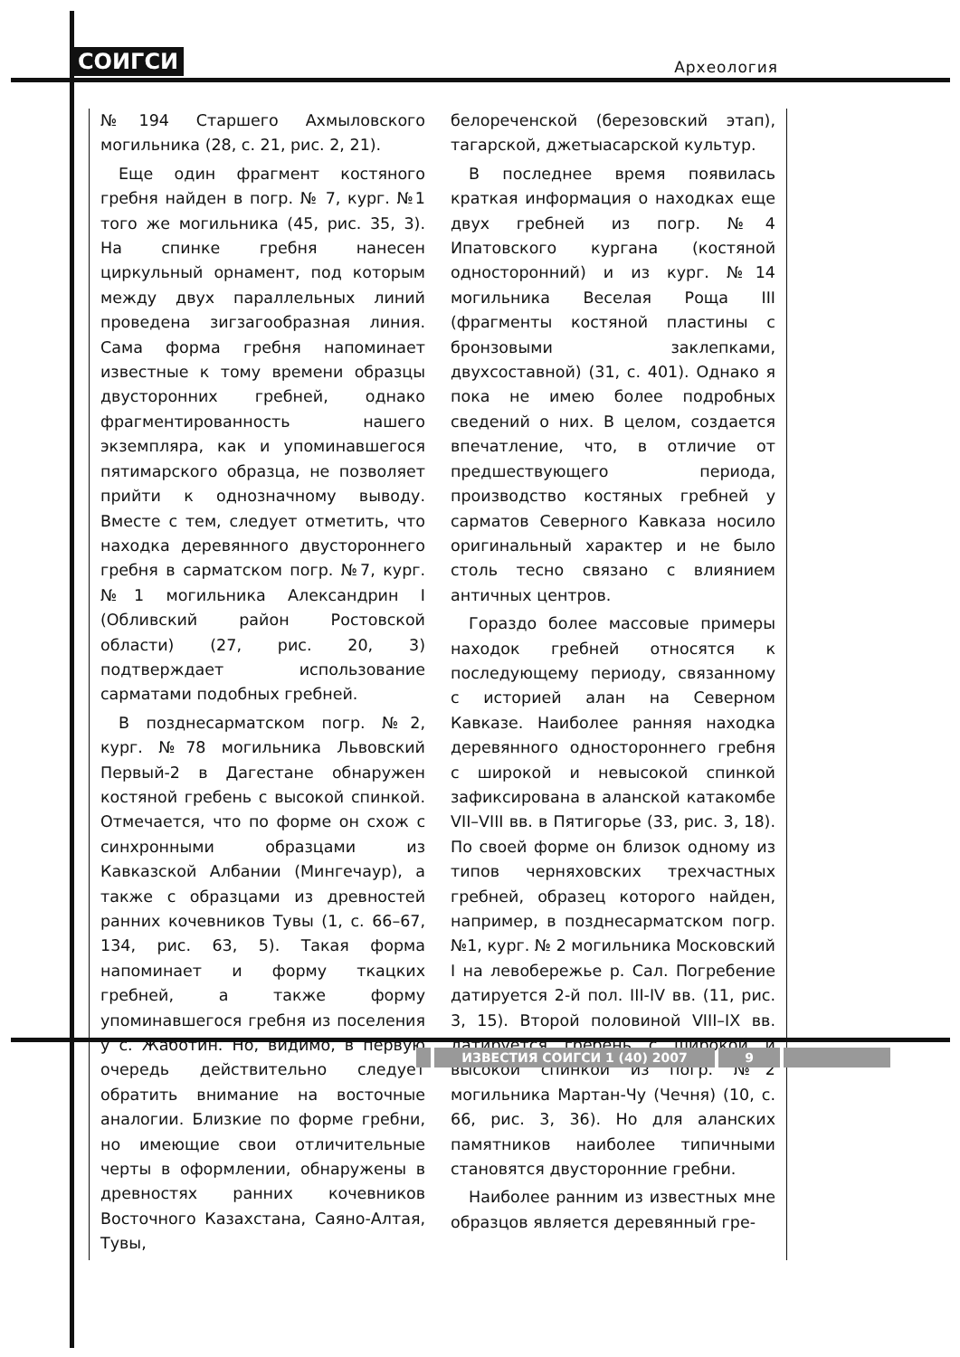СОИГСИ Археология
№194 Старшего Ахмыловского могильника (28, с. 21, рис. 2, 21).
Еще один фрагмент костяного гребня найден в погр. № 7, кург. №1 того же могильника (45, рис. 35, 3). На спинке гребня нанесен циркульный орнамент, под которым между двух параллельных линий проведена зигзагообразная линия. Сама форма гребня напоминает известные к тому времени образцы двусторонних гребней, однако фрагментированность нашего экземпляра, как и упоминавшегося пятимарского образца, не позволяет прийти к однозначному выводу. Вместе с тем, следует отметить, что находка деревянного двустороннего гребня в сарматском погр. №7, кург. №1 могильника Александрин I (Обливский район Ростовской области) (27, рис. 20, 3) подтверждает использование сарматами подобных гребней.
В позднесарматском погр. №2, кург. №78 могильника Львовский Первый-2 в Дагестане обнаружен костяной гребень с высокой спинкой. Отмечается, что по форме он схож с синхронными образцами из Кавказской Албании (Мингечаур), а также с образцами из древностей ранних кочевников Тувы (1, с. 66–67, 134, рис. 63, 5). Такая форма напоминает и форму ткацких гребней, а также форму упоминавшегося гребня из поселения у с. Жаботин. Но, видимо, в первую очередь действительно следует обратить внимание на восточные аналогии. Близкие по форме гребни, но имеющие свои отличительные черты в оформлении, обнаружены в древностях ранних кочевников Восточного Казахстана, Саяно-Алтая, Тувы,
белореченской (березовский этап), тагарской, джетыасарской культур.
В последнее время появилась краткая информация о находках еще двух гребней из погр. №4 Ипатовского кургана (костяной односторонний) и из кург. №14 могильника Веселая Роща III (фрагменты костяной пластины с бронзовыми заклепками, двухсоставной) (31, с. 401). Однако я пока не имею более подробных сведений о них. В целом, создается впечатление, что, в отличие от предшествующего периода, производство костяных гребней у сарматов Северного Кавказа носило оригинальный характер и не было столь тесно связано с влиянием античных центров.
Гораздо более массовые примеры находок гребней относятся к последующему периоду, связанному с историей алан на Северном Кавказе. Наиболее ранняя находка деревянного одностороннего гребня с широкой и невысокой спинкой зафиксирована в аланской катакомбе VII–VIII вв. в Пятигорье (33, рис. 3, 18). По своей форме он близок одному из типов черняховских трехчастных гребней, образец которого найден, например, в позднесарматском погр. №1, кург. № 2 могильника Московский I на левобережье р. Сал. Погребение датируется 2-й пол. III-IV вв. (11, рис. 3, 15). Второй половиной VIII–IX вв. датируется гребень с широкой и высокой спинкой из погр. №2 могильника Мартан-Чу (Чечня) (10, с. 66, рис. 3, 36). Но для аланских памятников наиболее типичными становятся двусторонние гребни.
Наиболее ранним из известных мне образцов является деревянный гре-
ИЗВЕСТИЯ СОИГСИ 1 (40) 2007 9